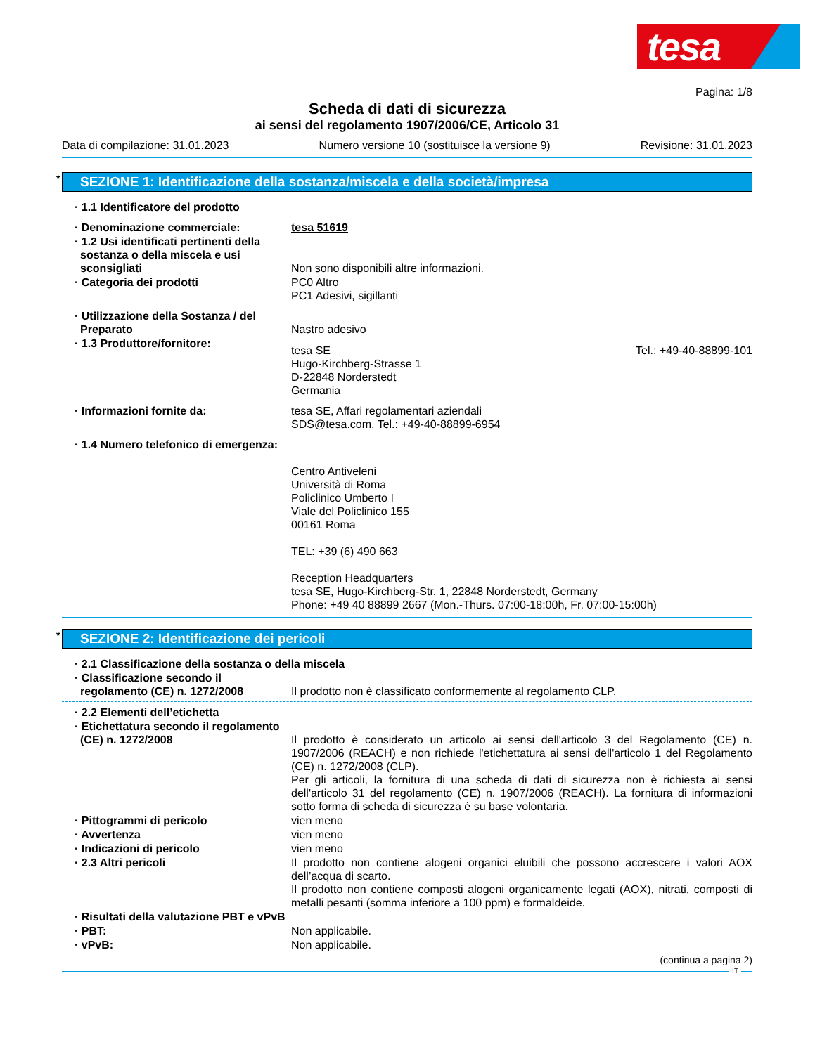tesa
Pagina: 1/8
Scheda di dati di sicurezza
ai sensi del regolamento 1907/2006/CE, Articolo 31
Data di compilazione: 31.01.2023 Numero versione 10 (sostituisce la versione 9) Revisione: 31.01.2023
* SEZIONE 1: Identificazione della sostanza/miscela e della società/impresa
· 1.1 Identificatore del prodotto
· Denominazione commerciale: tesa 51619
· 1.2 Usi identificati pertinenti della sostanza o della miscela e usi sconsigliati
Non sono disponibili altre informazioni.
· Categoria dei prodotti PC0 Altro
PC1 Adesivi, sigillanti
· Utilizzazione della Sostanza / del Preparato
Nastro adesivo
· 1.3 Produttore/fornitore:
tesa SE
Hugo-Kirchberg-Strasse 1
D-22848 Norderstedt
Germania Tel.: +49-40-88899-101
· Informazioni fornite da: tesa SE, Affari regolamentari aziendali
SDS@tesa.com, Tel.: +49-40-88899-6954
· 1.4 Numero telefonico di emergenza:
Centro Antiveleni
Università di Roma
Policlinico Umberto I
Viale del Policlinico 155
00161 Roma
TEL: +39 (6) 490 663
Reception Headquarters
tesa SE, Hugo-Kirchberg-Str. 1, 22848 Norderstedt, Germany
Phone: +49 40 88899 2667 (Mon.-Thurs. 07:00-18:00h, Fr. 07:00-15:00h)
* SEZIONE 2: Identificazione dei pericoli
· 2.1 Classificazione della sostanza o della miscela
· Classificazione secondo il regolamento (CE) n. 1272/2008
Il prodotto non è classificato conformemente al regolamento CLP.
· 2.2 Elementi dell’etichetta
· Etichettatura secondo il regolamento (CE) n. 1272/2008
Il prodotto è considerato un articolo ai sensi dell'articolo 3 del Regolamento (CE) n. 1907/2006 (REACH) e non richiede l'etichettatura ai sensi dell'articolo 1 del Regolamento (CE) n. 1272/2008 (CLP).
Per gli articoli, la fornitura di una scheda di dati di sicurezza non è richiesta ai sensi dell'articolo 31 del regolamento (CE) n. 1907/2006 (REACH). La fornitura di informazioni sotto forma di scheda di sicurezza è su base volontaria.
· Pittogrammi di pericolo vien meno
· Avvertenza vien meno
· Indicazioni di pericolo vien meno
· 2.3 Altri pericoli Il prodotto non contiene alogeni organici eluibili che possono accrescere i valori AOX dell’acqua di scarto.
Il prodotto non contiene composti alogeni organicamente legati (AOX), nitrati, composti di metalli pesanti (somma inferiore a 100 ppm) e formaldeide.
· Risultati della valutazione PBT e vPvB
· PBT: Non applicabile.
· vPvB: Non applicabile.
(continua a pagina 2)
IT